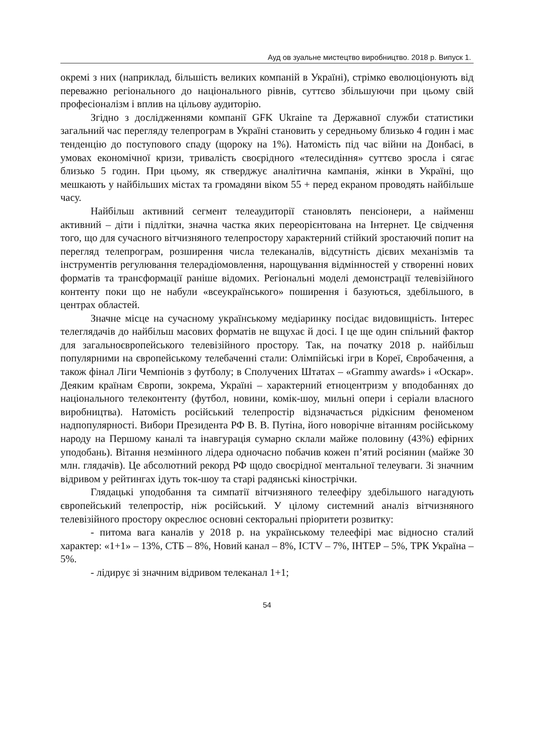Ауд ов зуальне мистецтво виробництво. 2018 р. Випуск 1.
окремі з них (наприклад, більшість великих компаній в Україні), стрімко еволюціонують від переважно регіонального до національного рівнів, суттєво збільшуючи при цьому свій професіоналізм і вплив на цільову аудиторію.
Згідно з дослідженнями компанії GFK Ukraine та Державної служби статистики загальний час перегляду телепрограм в Україні становить у середньому близько 4 годин і має тенденцію до поступового спаду (щороку на 1%). Натомість під час війни на Донбасі, в умовах економічної кризи, тривалість своєрідного «телесидіння» суттєво зросла і сягає близько 5 годин. При цьому, як стверджує аналітична кампанія, жінки в Україні, що мешкають у найбільших містах та громадяни віком 55 + перед екраном проводять найбільше часу.
Найбільш активний сегмент телеаудиторії становлять пенсіонери, а найменш активний – діти і підлітки, значна частка яких переорієнтована на Інтернет. Це свідчення того, що для сучасного вітчизняного телепростору характерний стійкий зростаючий попит на перегляд телепрограм, розширення числа телеканалів, відсутність дієвих механізмів та інструментів регулювання телерадіомовлення, нарощування відмінностей у створенні нових форматів та трансформації раніше відомих. Регіональні моделі демонстрації телевізійного контенту поки що не набули «всеукраїнського» поширення і базуються, здебільшого, в центрах областей.
Значне місце на сучасному українському медіаринку посідає видовищність. Інтерес телеглядачів до найбільш масових форматів не вщухає й досі. І це ще один спільний фактор для загальноєвропейського телевізійного простору. Так, на початку 2018 р. найбільш популярними на європейському телебаченні стали: Олімпійські ігри в Кореї, Євробачення, а також фінал Ліги Чемпіонів з футболу; в Сполучених Штатах – «Grammy awards» і «Оскар». Деяким країнам Європи, зокрема, Україні – характерний етноцентризм у вподобаннях до національного телеконтенту (футбол, новини, комік-шоу, мильні опери і серіали власного виробництва). Натомість російський телепростір відзначається рідкісним феноменом надпопулярності. Вибори Президента РФ В. В. Путіна, його новорічне вітанням російському народу на Першому каналі та інавгурація сумарно склали майже половину (43%) ефірних уподобань). Вітання незмінного лідера одночасно побачив кожен п’ятий росіянин (майже 30 млн. глядачів). Це абсолютний рекорд РФ щодо своєрідної ментальної телеуваги. Зі значним відривом у рейтингах ідуть ток-шоу та старі радянські кінострічки.
Глядацькі уподобання та симпатії вітчизняного телеефіру здебільшого нагадують європейський телепростір, ніж російський. У цілому системний аналіз вітчизняного телевізійного простору окреслює основні секторальні пріоритети розвитку:
- питома вага каналів у 2018 р. на українському телеефірі має відносно сталий характер: «1+1» – 13%, СТБ – 8%, Новий канал – 8%, ICTV – 7%, ІНТЕР – 5%, ТРК Україна – 5%.
- лідирує зі значним відривом телеканал 1+1;
54